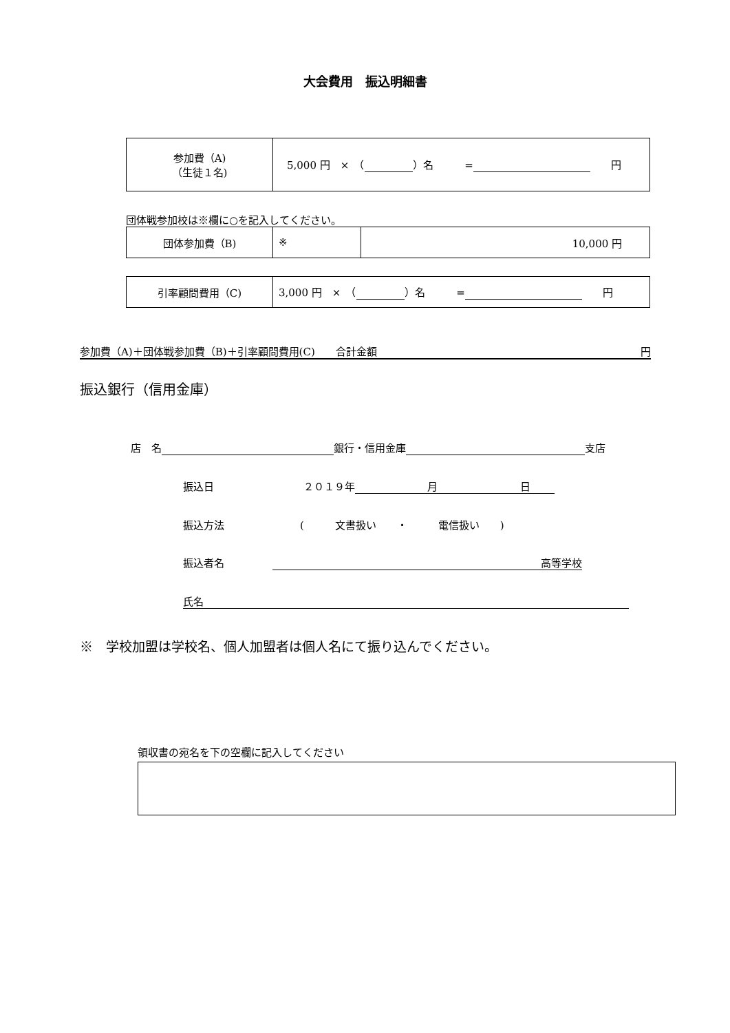大会費用　振込明細書
| 参加費（A) （生徒１名) | 5,000 円 × （ ）名 = 円 |
団体戦参加校は※欄に○を記入してください。
| 団体参加費（B) | ※ | 10,000 円 |
| 引率顧問費用（C) | 3,000 円 × （ ）名 = 円 |
参加費（A)＋団体戦参加費（B)＋引率顧問費用(C)　　合計金額 円
振込銀行（信用金庫）
店　名 銀行・信用金庫 支店
振込日 ２０１９年　　　　　　　月　　　　　　　　日
振込方法 (　　　文書扱い　　・　　　電信扱い　　)
振込者名 高等学校
氏名
※　学校加盟は学校名、個人加盟者は個人名にて振り込んでください。
領収書の宛名を下の空欄に記入してください